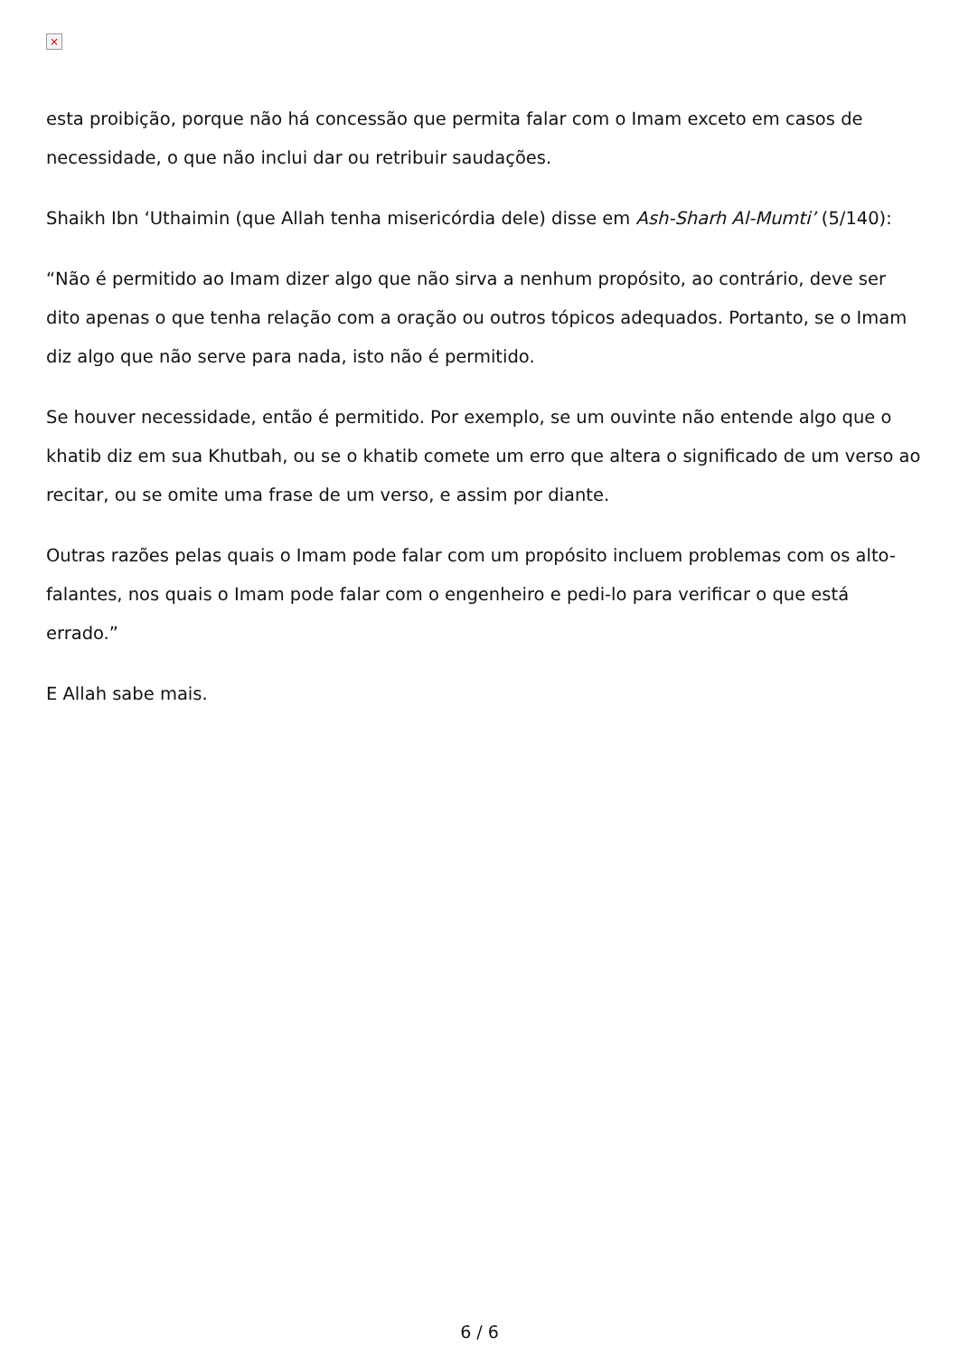×
esta proibição, porque não há concessão que permita falar com o Imam exceto em casos de necessidade, o que não inclui dar ou retribuir saudações.
Shaikh Ibn ‘Uthaimin (que Allah tenha misericórdia dele) disse em Ash-Sharh Al-Mumti’ (5/140):
“Não é permitido ao Imam dizer algo que não sirva a nenhum propósito, ao contrário, deve ser dito apenas o que tenha relação com a oração ou outros tópicos adequados. Portanto, se o Imam diz algo que não serve para nada, isto não é permitido.
Se houver necessidade, então é permitido. Por exemplo, se um ouvinte não entende algo que o khatib diz em sua Khutbah, ou se o khatib comete um erro que altera o significado de um verso ao recitar, ou se omite uma frase de um verso, e assim por diante.
Outras razões pelas quais o Imam pode falar com um propósito incluem problemas com os alto-falantes, nos quais o Imam pode falar com o engenheiro e pedi-lo para verificar o que está errado.”
E Allah sabe mais.
6 / 6